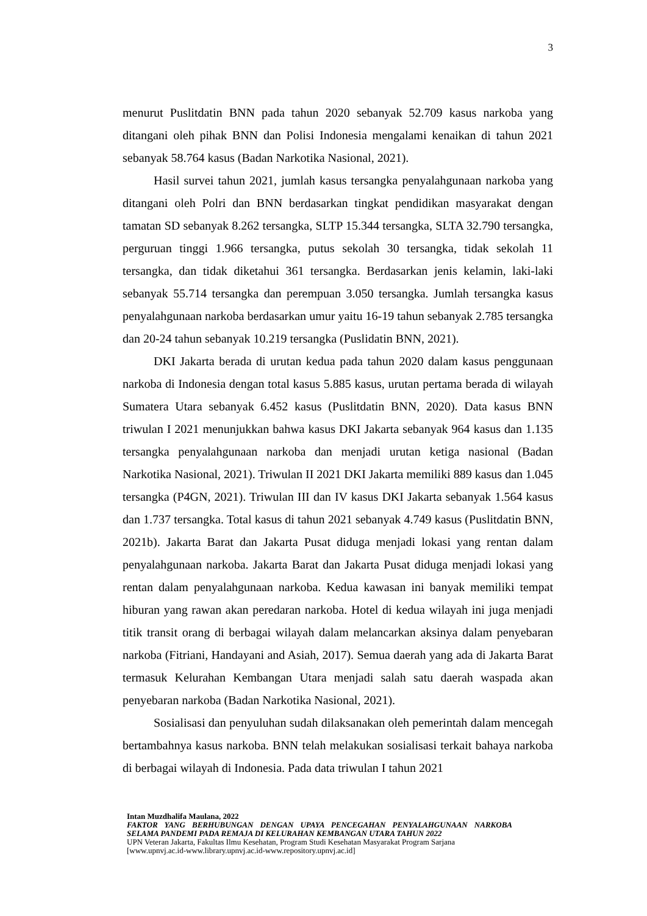3
menurut Puslitdatin BNN pada tahun 2020 sebanyak 52.709 kasus narkoba yang ditangani oleh pihak BNN dan Polisi Indonesia mengalami kenaikan di tahun 2021 sebanyak 58.764 kasus (Badan Narkotika Nasional, 2021).
Hasil survei tahun 2021, jumlah kasus tersangka penyalahgunaan narkoba yang ditangani oleh Polri dan BNN berdasarkan tingkat pendidikan masyarakat dengan tamatan SD sebanyak 8.262 tersangka, SLTP 15.344 tersangka, SLTA 32.790 tersangka, perguruan tinggi 1.966 tersangka, putus sekolah 30 tersangka, tidak sekolah 11 tersangka, dan tidak diketahui 361 tersangka. Berdasarkan jenis kelamin, laki-laki sebanyak 55.714 tersangka dan perempuan 3.050 tersangka. Jumlah tersangka kasus penyalahgunaan narkoba berdasarkan umur yaitu 16-19 tahun sebanyak 2.785 tersangka dan 20-24 tahun sebanyak 10.219 tersangka (Puslidatin BNN, 2021).
DKI Jakarta berada di urutan kedua pada tahun 2020 dalam kasus penggunaan narkoba di Indonesia dengan total kasus 5.885 kasus, urutan pertama berada di wilayah Sumatera Utara sebanyak 6.452 kasus (Puslitdatin BNN, 2020). Data kasus BNN triwulan I 2021 menunjukkan bahwa kasus DKI Jakarta sebanyak 964 kasus dan 1.135 tersangka penyalahgunaan narkoba dan menjadi urutan ketiga nasional (Badan Narkotika Nasional, 2021). Triwulan II 2021 DKI Jakarta memiliki 889 kasus dan 1.045 tersangka (P4GN, 2021). Triwulan III dan IV kasus DKI Jakarta sebanyak 1.564 kasus dan 1.737 tersangka. Total kasus di tahun 2021 sebanyak 4.749 kasus (Puslitdatin BNN, 2021b). Jakarta Barat dan Jakarta Pusat diduga menjadi lokasi yang rentan dalam penyalahgunaan narkoba. Jakarta Barat dan Jakarta Pusat diduga menjadi lokasi yang rentan dalam penyalahgunaan narkoba. Kedua kawasan ini banyak memiliki tempat hiburan yang rawan akan peredaran narkoba. Hotel di kedua wilayah ini juga menjadi titik transit orang di berbagai wilayah dalam melancarkan aksinya dalam penyebaran narkoba (Fitriani, Handayani and Asiah, 2017). Semua daerah yang ada di Jakarta Barat termasuk Kelurahan Kembangan Utara menjadi salah satu daerah waspada akan penyebaran narkoba (Badan Narkotika Nasional, 2021).
Sosialisasi dan penyuluhan sudah dilaksanakan oleh pemerintah dalam mencegah bertambahnya kasus narkoba. BNN telah melakukan sosialisasi terkait bahaya narkoba di berbagai wilayah di Indonesia. Pada data triwulan I tahun 2021
Intan Muzdhalifa Maulana, 2022
FAKTOR YANG BERHUBUNGAN DENGAN UPAYA PENCEGAHAN PENYALAHGUNAAN NARKOBA SELAMA PANDEMI PADA REMAJA DI KELURAHAN KEMBANGAN UTARA TAHUN 2022
UPN Veteran Jakarta, Fakultas Ilmu Kesehatan, Program Studi Kesehatan Masyarakat Program Sarjana
[www.upnvj.ac.id-www.library.upnvj.ac.id-www.repository.upnvj.ac.id]